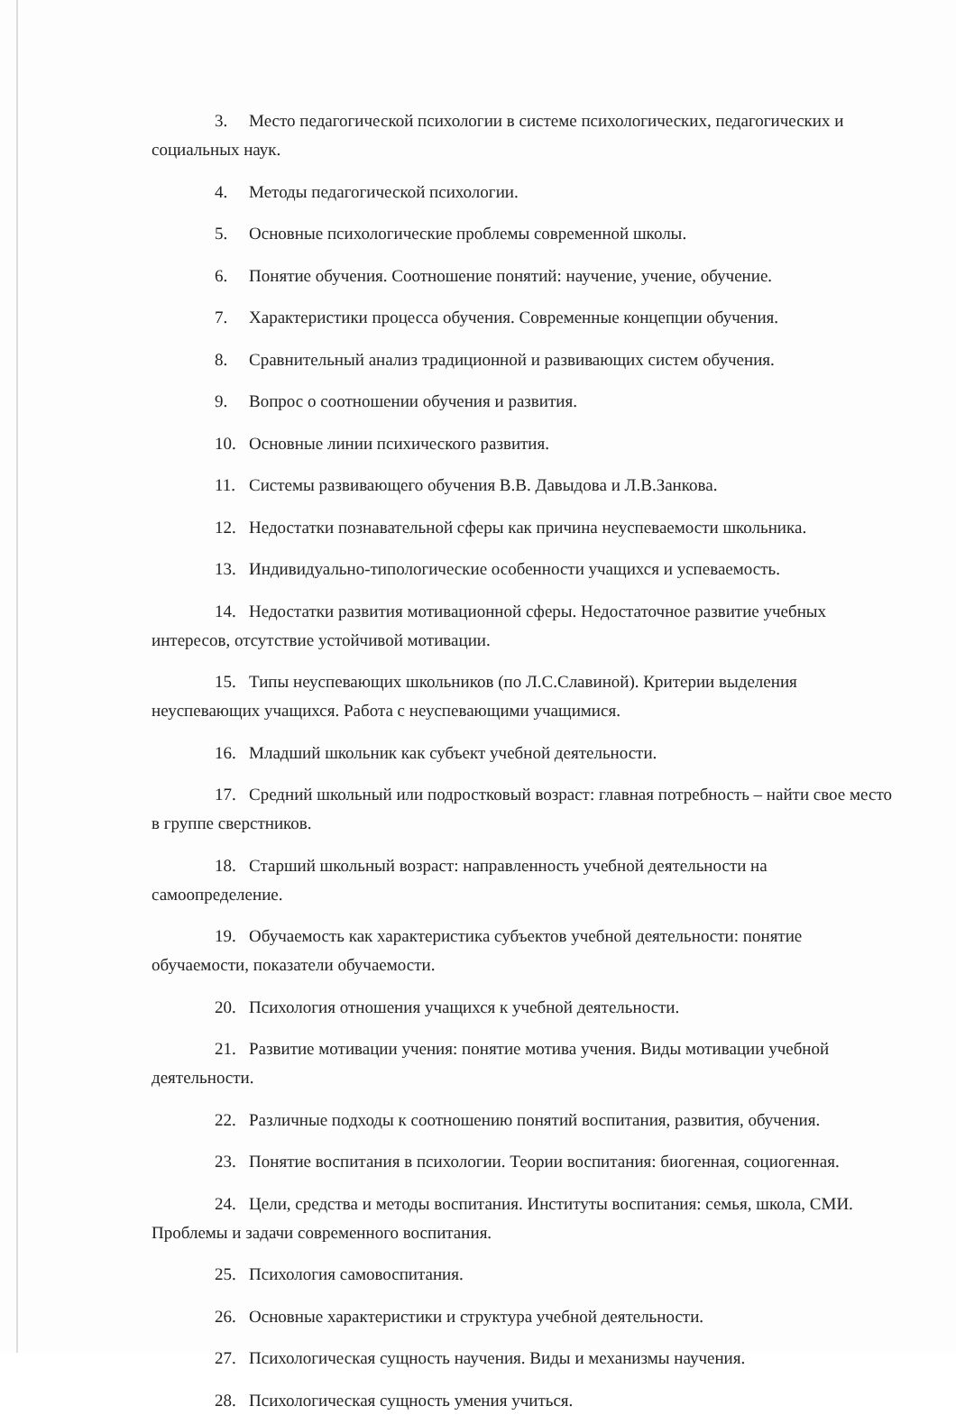3. Место педагогической психологии в системе психологических, педагогических и социальных наук.
4. Методы педагогической психологии.
5. Основные психологические проблемы современной школы.
6. Понятие обучения. Соотношение понятий: научение, учение, обучение.
7. Характеристики процесса обучения. Современные концепции обучения.
8. Сравнительный анализ традиционной и развивающих систем обучения.
9. Вопрос о соотношении обучения и развития.
10. Основные линии психического развития.
11. Системы развивающего обучения В.В. Давыдова и Л.В.Занкова.
12. Недостатки познавательной сферы как причина неуспеваемости школьника.
13. Индивидуально-типологические особенности учащихся и успеваемость.
14. Недостатки развития мотивационной сферы. Недостаточное развитие учебных интересов, отсутствие устойчивой мотивации.
15. Типы неуспевающих школьников (по Л.С.Славиной). Критерии выделения неуспевающих учащихся. Работа с неуспевающими учащимися.
16. Младший школьник как субъект учебной деятельности.
17. Средний школьный или подростковый возраст: главная потребность – найти свое место в группе сверстников.
18. Старший школьный возраст: направленность учебной деятельности на самоопределение.
19. Обучаемость как характеристика субъектов учебной деятельности: понятие обучаемости, показатели обучаемости.
20. Психология отношения учащихся к учебной деятельности.
21. Развитие мотивации учения: понятие мотива учения. Виды мотивации учебной деятельности.
22. Различные подходы к соотношению понятий воспитания, развития, обучения.
23. Понятие воспитания в психологии. Теории воспитания: биогенная, социогенная.
24. Цели, средства и методы воспитания. Институты воспитания: семья, школа, СМИ. Проблемы и задачи современного воспитания.
25. Психология самовоспитания.
26. Основные характеристики и структура учебной деятельности.
27. Психологическая сущность научения. Виды и механизмы научения.
28. Психологическая сущность умения учиться.